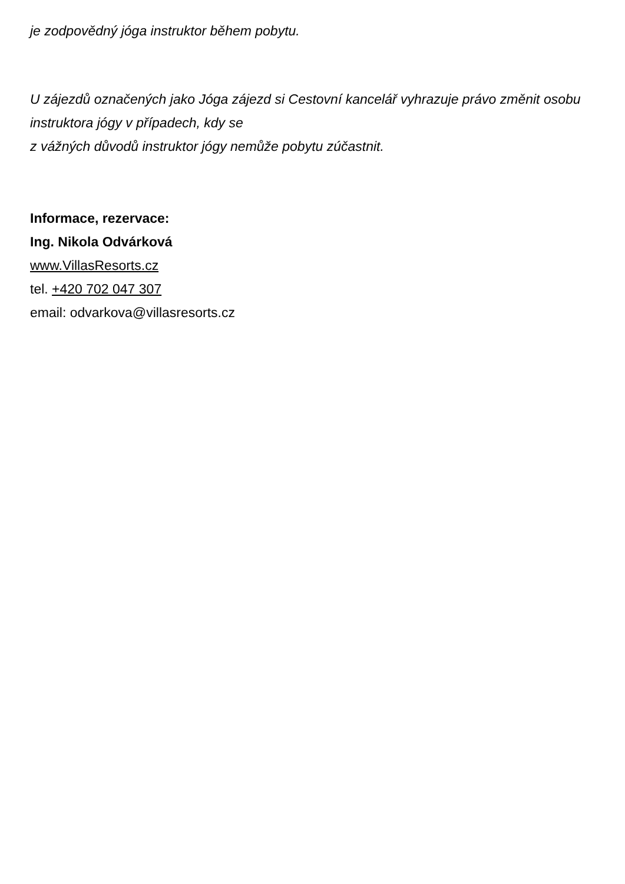je zodpovědný jóga instruktor během pobytu.
U zájezdů označených jako Jóga zájezd si Cestovní kancelář vyhrazuje právo změnit osobu
instruktora jógy v případech, kdy se
z vážných důvodů instruktor jógy nemůže pobytu zúčastnit.
Informace, rezervace:
Ing. Nikola Odvárková
www.VillasResorts.cz
tel. +420 702 047 307
email: odvarkova@villasresorts.cz